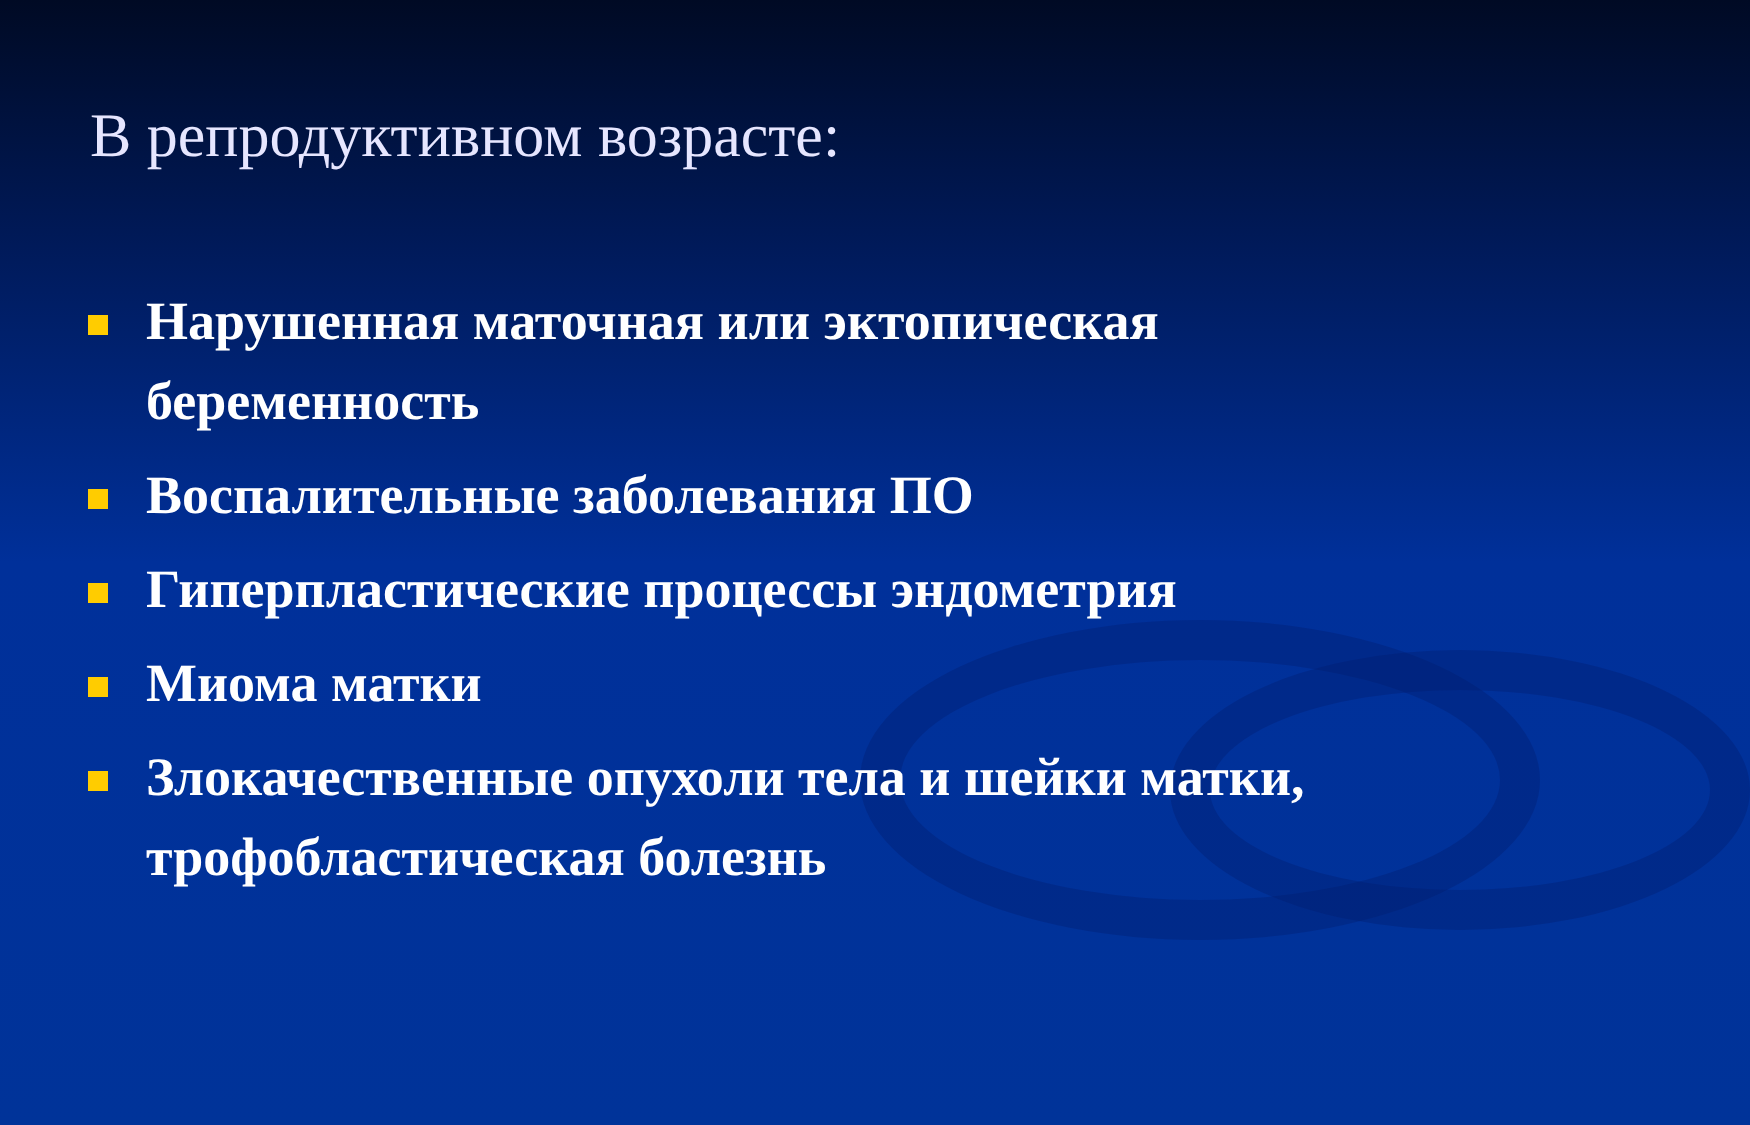В репродуктивном возрасте:
Нарушенная маточная или эктопическая беременность
Воспалительные заболевания ПО
Гиперпластические процессы эндометрия
Миома матки
Злокачественные опухоли тела и шейки матки, трофобластическая болезнь